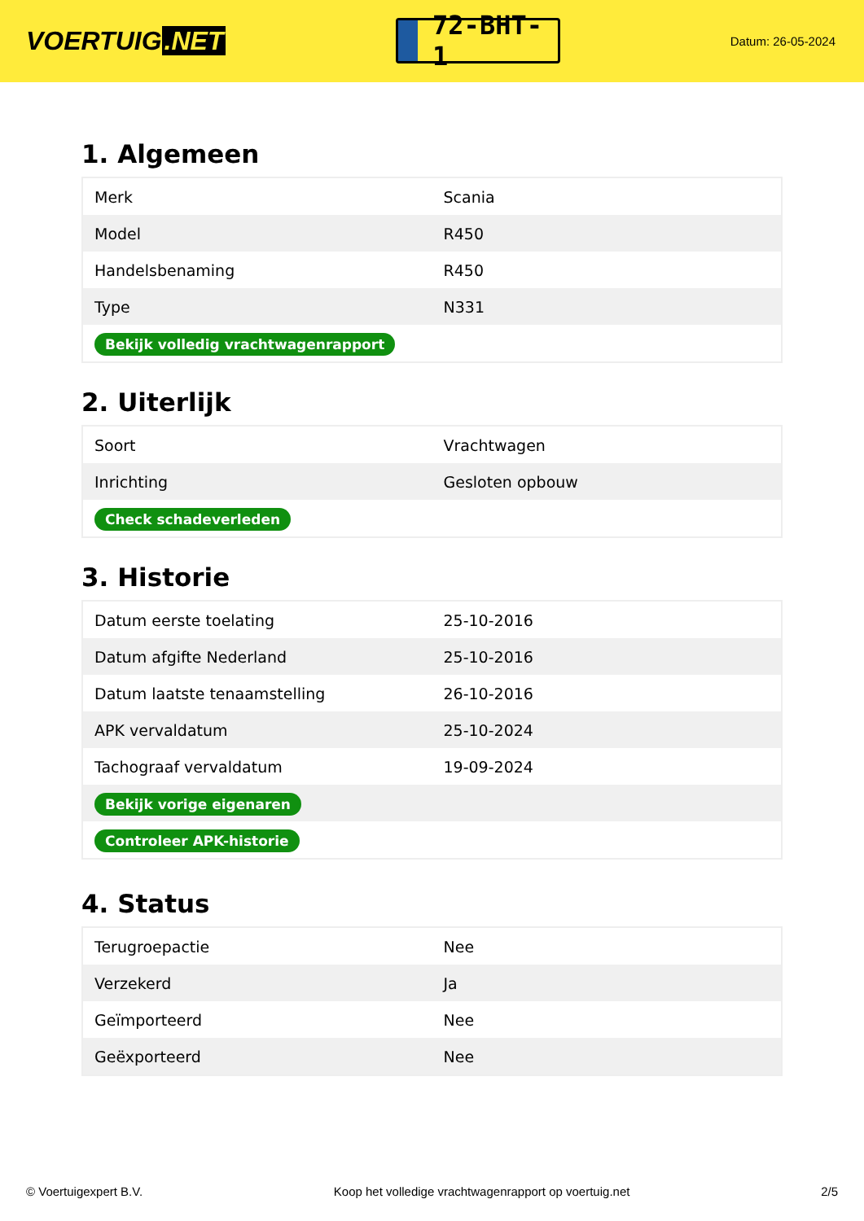VOERTUIG.NET
72-BHT-1
Datum: 26-05-2024
1. Algemeen
| Merk | Scania |
| Model | R450 |
| Handelsbenaming | R450 |
| Type | N331 |
| Bekijk volledig vrachtwagenrapport | |
2. Uiterlijk
| Soort | Vrachtwagen |
| Inrichting | Gesloten opbouw |
| Check schadeverleden | |
3. Historie
| Datum eerste toelating | 25-10-2016 |
| Datum afgifte Nederland | 25-10-2016 |
| Datum laatste tenaamstelling | 26-10-2016 |
| APK vervaldatum | 25-10-2024 |
| Tachograaf vervaldatum | 19-09-2024 |
| Bekijk vorige eigenaren | |
| Controleer APK-historie | |
4. Status
| Terugroepactie | Nee |
| Verzekerd | Ja |
| Geïmporteerd | Nee |
| Geëxporteerd | Nee |
© Voertuigexpert B.V. Koop het volledige vrachtwagenrapport op voertuig.net 2/5